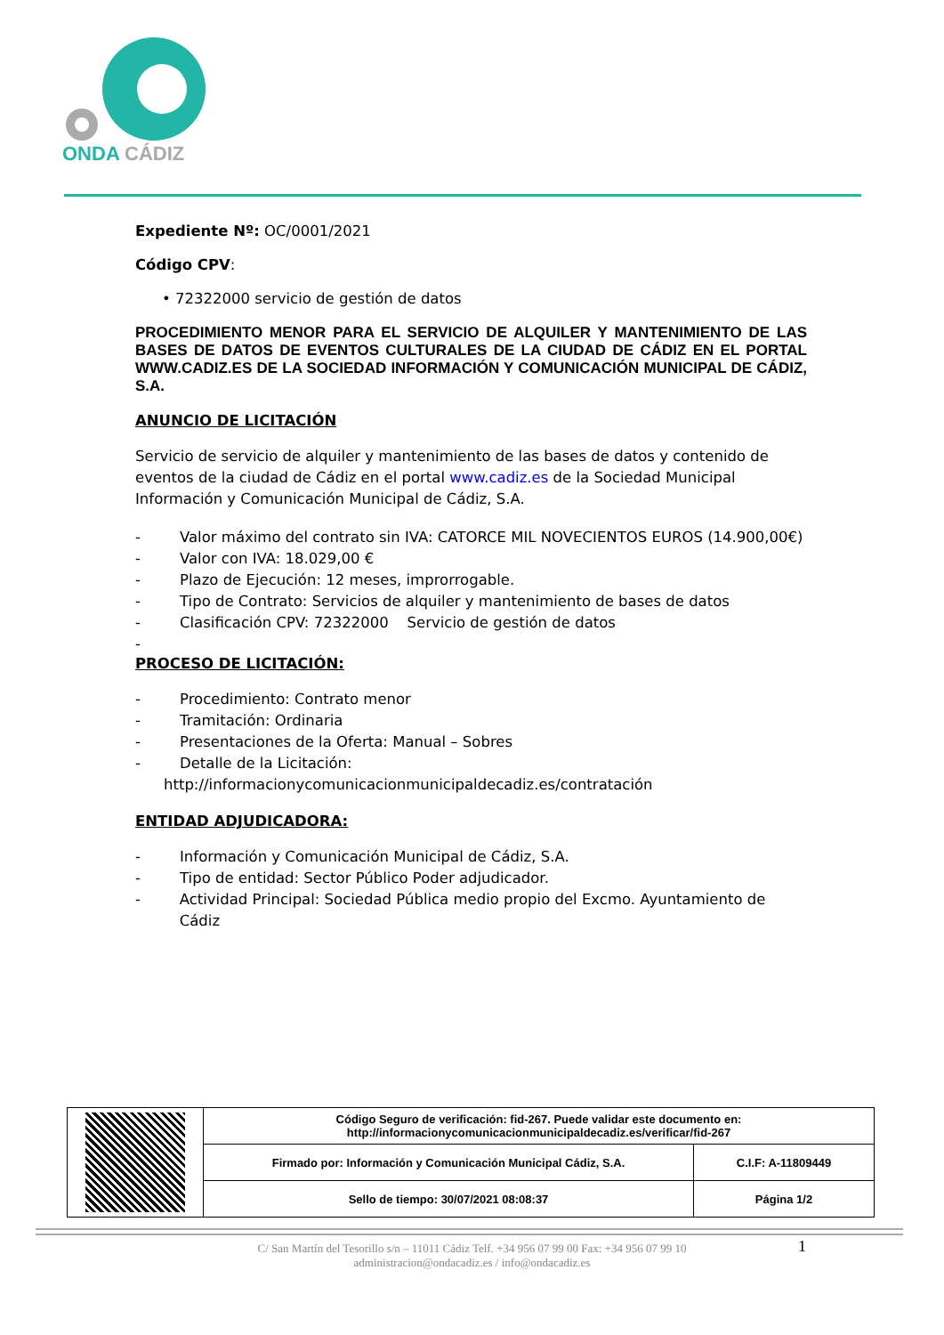ONDA CÁDIZ
Expediente Nº: OC/0001/2021
Código CPV:
• 72322000 servicio de gestión de datos
PROCEDIMIENTO MENOR PARA EL SERVICIO DE ALQUILER Y MANTENIMIENTO DE LAS BASES DE DATOS DE EVENTOS CULTURALES DE LA CIUDAD DE CÁDIZ EN EL PORTAL WWW.CADIZ.ES DE LA SOCIEDAD INFORMACIÓN Y COMUNICACIÓN MUNICIPAL DE CÁDIZ, S.A.
ANUNCIO DE LICITACIÓN
Servicio de servicio de alquiler y mantenimiento de las bases de datos y contenido de eventos de la ciudad de Cádiz en el portal www.cadiz.es de la Sociedad Municipal Información y Comunicación Municipal de Cádiz, S.A.
- Valor máximo del contrato sin IVA: CATORCE MIL NOVECIENTOS EUROS (14.900,00€)
- Valor con IVA: 18.029,00 €
- Plazo de Ejecución: 12 meses, improrrogable.
- Tipo de Contrato: Servicios de alquiler y mantenimiento de bases de datos
- Clasificación CPV: 72322000 Servicio de gestión de datos
-
PROCESO DE LICITACIÓN:
- Procedimiento: Contrato menor
- Tramitación: Ordinaria
- Presentaciones de la Oferta: Manual – Sobres
- Detalle de la Licitación:
http://informacionycomunicacionmunicipaldecadiz.es/contratación
ENTIDAD ADJUDICADORA:
- Información y Comunicación Municipal de Cádiz, S.A.
- Tipo de entidad: Sector Público Poder adjudicador.
- Actividad Principal: Sociedad Pública medio propio del Excmo. Ayuntamiento de Cádiz
| | Código Seguro de verificación: fid-267. Puede validar este documento en: http://informacionycomunicacionmunicipaldecadiz.es/verificar/fid-267 | |
| | Firmado por: Información y Comunicación Municipal Cádiz, S.A. | C.I.F: A-11809449 |
| | Sello de tiempo: 30/07/2021 08:08:37 | Página 1/2 |
1
C/ San Martín del Tesorillo s/n – 11011 Cádiz Telf. +34 956 07 99 00 Fax: +34 956 07 99 10
administracion@ondacadiz.es / info@ondacadiz.es